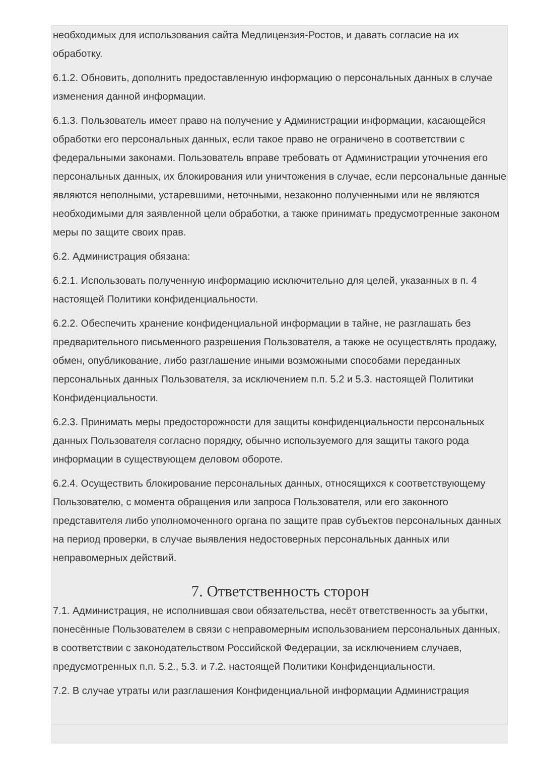необходимых для использования сайта Медлицензия-Ростов, и давать согласие на их обработку.
6.1.2. Обновить, дополнить предоставленную информацию о персональных данных в случае изменения данной информации.
6.1.3. Пользователь имеет право на получение у Администрации информации, касающейся обработки его персональных данных, если такое право не ограничено в соответствии с федеральными законами. Пользователь вправе требовать от Администрации уточнения его персональных данных, их блокирования или уничтожения в случае, если персональные данные являются неполными, устаревшими, неточными, незаконно полученными или не являются необходимыми для заявленной цели обработки, а также принимать предусмотренные законом меры по защите своих прав.
6.2. Администрация обязана:
6.2.1. Использовать полученную информацию исключительно для целей, указанных в п. 4 настоящей Политики конфиденциальности.
6.2.2. Обеспечить хранение конфиденциальной информации в тайне, не разглашать без предварительного письменного разрешения Пользователя, а также не осуществлять продажу, обмен, опубликование, либо разглашение иными возможными способами переданных персональных данных Пользователя, за исключением п.п. 5.2 и 5.3. настоящей Политики Конфиденциальности.
6.2.3. Принимать меры предосторожности для защиты конфиденциальности персональных данных Пользователя согласно порядку, обычно используемого для защиты такого рода информации в существующем деловом обороте.
6.2.4. Осуществить блокирование персональных данных, относящихся к соответствующему Пользователю, с момента обращения или запроса Пользователя, или его законного представителя либо уполномоченного органа по защите прав субъектов персональных данных на период проверки, в случае выявления недостоверных персональных данных или неправомерных действий.
7. Ответственность сторон
7.1. Администрация, не исполнившая свои обязательства, несёт ответственность за убытки, понесённые Пользователем в связи с неправомерным использованием персональных данных, в соответствии с законодательством Российской Федерации, за исключением случаев, предусмотренных п.п. 5.2., 5.3. и 7.2. настоящей Политики Конфиденциальности.
7.2. В случае утраты или разглашения Конфиденциальной информации Администрация